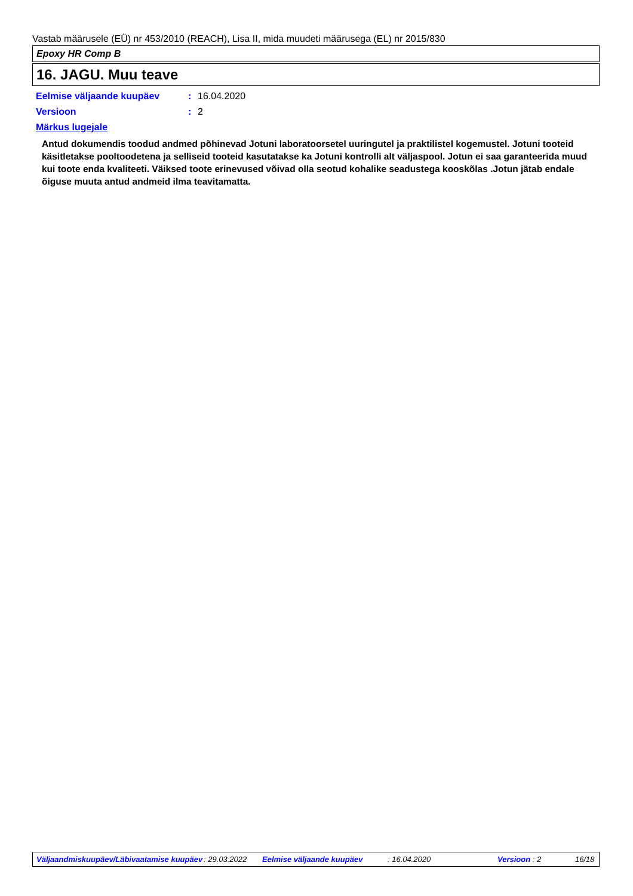Vastab määrusele (EÜ) nr 453/2010 (REACH), Lisa II, mida muudeti määrusega (EL) nr 2015/830
Epoxy HR Comp B
16. JAGU. Muu teave
Eelmise väljaande kuupäev: 16.04.2020
Versioon: 2
Märkus lugejale
Antud dokumendis toodud andmed põhinevad Jotuni laboratoorsetel uuringutel ja praktilistel kogemustel. Jotuni tooteid käsitletakse pooltoodetena ja selliseid tooteid kasutatakse ka Jotuni kontrolli alt väljaspool. Jotun ei saa garanteerida muud kui toote enda kvaliteeti. Väiksed toote erinevused võivad olla seotud kohalike seadustega kooskõlas .Jotun jätab endale õiguse muuta antud andmeid ilma teavitamatta.
Väljaandmiskuupäev/Läbivaatamise kuupäev : 29.03.2022 Eelmise väljaande kuupäev : 16.04.2020 Versioon : 2 16/18